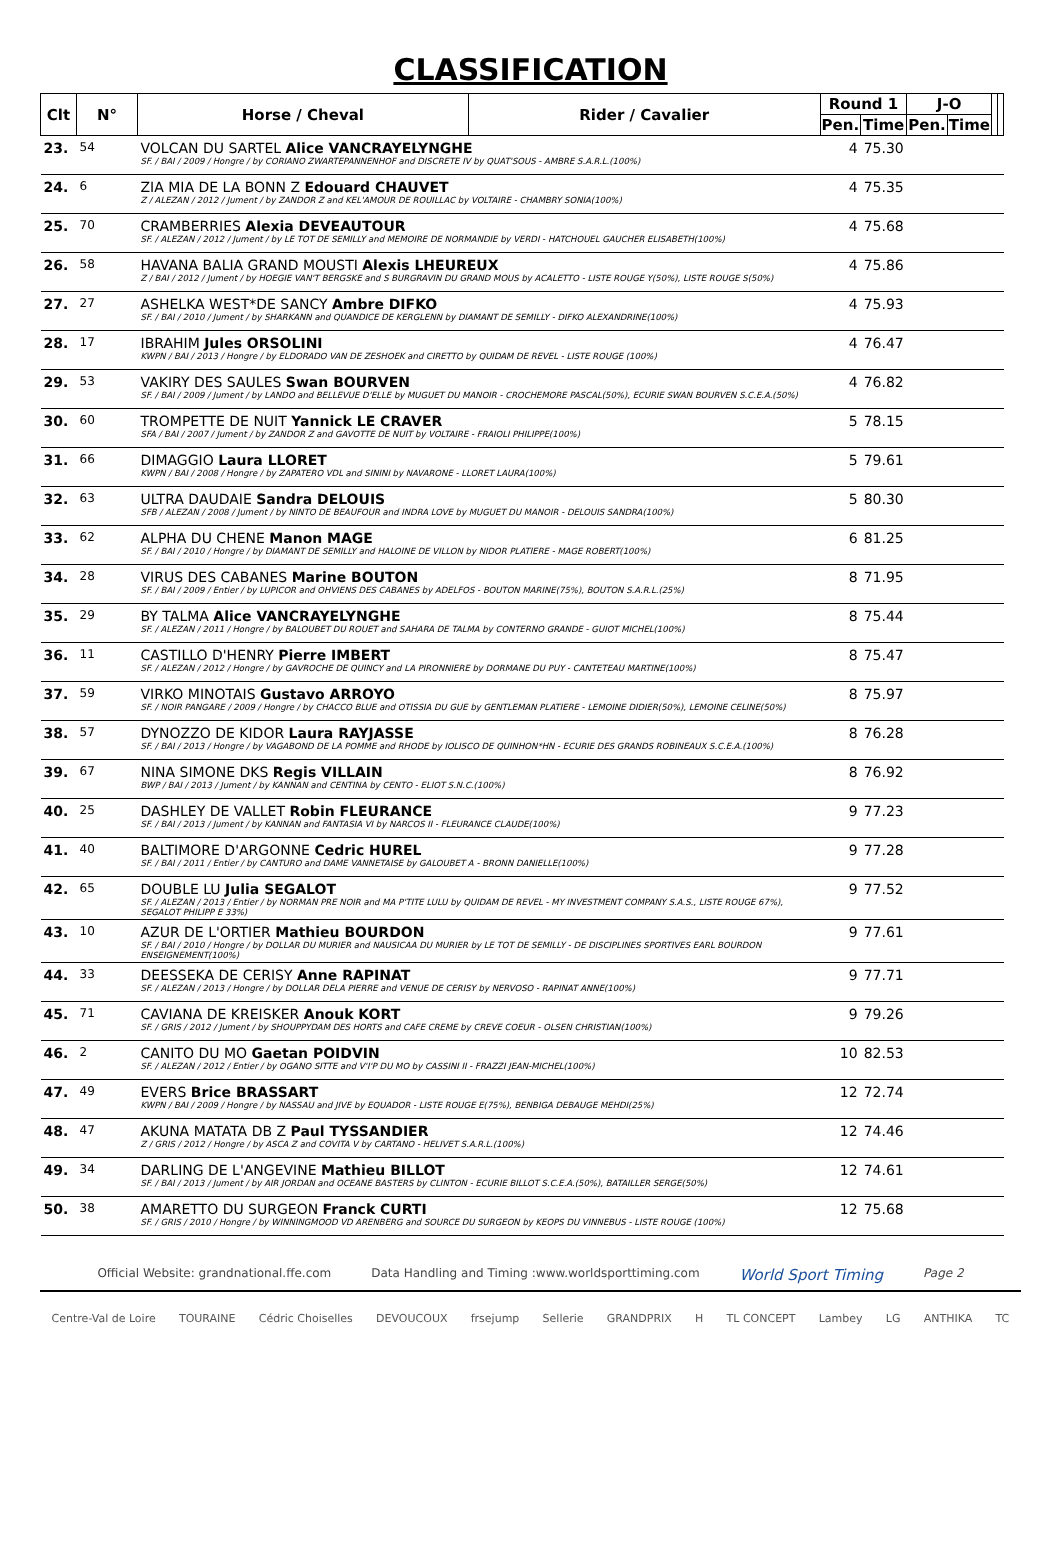CLASSIFICATION
| Clt | N° | Horse / Cheval | Rider / Cavalier | Round 1 | | J-O | | | |
| --- | --- | --- | --- | --- | --- | --- | --- | --- | --- |
| | | | | Pen. | Time | Pen. | Time | | |
| 23. | 54 | VOLCAN DU SARTEL Alice VANCRAYELYNGHE SF. / BAI / 2009 / Hongre / by CORIANO ZWARTEPANNENHOF and DISCRETE IV by QUAT'SOUS - AMBRE S.A.R.L.(100%) | | 4 | 75.30 | | | | |
| 24. | 6 | ZIA MIA DE LA BONN Z Edouard CHAUVET Z / ALEZAN / 2012 / Jument / by ZANDOR Z and KEL'AMOUR DE ROUILLAC by VOLTAIRE - CHAMBRY SONIA(100%) | | 4 | 75.35 | | | | |
| 25. | 70 | CRAMBERRIES Alexia DEVEAUTOUR SF. / ALEZAN / 2012 / Jument / by LE TOT DE SEMILLY and MEMOIRE DE NORMANDIE by VERDI - HATCHOUEL GAUCHER ELISABETH(100%) | | 4 | 75.68 | | | | |
| 26. | 58 | HAVANA BALIA GRAND MOUSTI Alexis LHEUREUX Z / BAI / 2012 / Jument / by HOEGIE VAN'T BERGSKE and S BURGRAVIN DU GRAND MOUS by ACALETTO - LISTE ROUGE Y(50%), LISTE ROUGE S(50%) | | 4 | 75.86 | | | | |
| 27. | 27 | ASHELKA WEST*DE SANCY Ambre DIFKO SF. / BAI / 2010 / Jument / by SHARKANN and QUANDICE DE KERGLENN by DIAMANT DE SEMILLY - DIFKO ALEXANDRINE(100%) | | 4 | 75.93 | | | | |
| 28. | 17 | IBRAHIM Jules ORSOLINI KWPN / BAI / 2013 / Hongre / by ELDORADO VAN DE ZESHOEK and CIRETTO by QUIDAM DE REVEL - LISTE ROUGE (100%) | | 4 | 76.47 | | | | |
| 29. | 53 | VAKIRY DES SAULES Swan BOURVEN SF. / BAI / 2009 / Jument / by LANDO and BELLEVUE D'ELLE by MUGUET DU MANOIR - CROCHEMORE PASCAL(50%), ECURIE SWAN BOURVEN S.C.E.A.(50%) | | 4 | 76.82 | | | | |
| 30. | 60 | TROMPETTE DE NUIT Yannick LE CRAVER SFA / BAI / 2007 / Jument / by ZANDOR Z and GAVOTTE DE NUIT by VOLTAIRE - FRAIOLI PHILIPPE(100%) | | 5 | 78.15 | | | | |
| 31. | 66 | DIMAGGIO Laura LLORET KWPN / BAI / 2008 / Hongre / by ZAPATERO VDL and SININI by NAVARONE - LLORET LAURA(100%) | | 5 | 79.61 | | | | |
| 32. | 63 | ULTRA DAUDAIE Sandra DELOUIS SFB / ALEZAN / 2008 / Jument / by NINTO DE BEAUFOUR and INDRA LOVE by MUGUET DU MANOIR - DELOUIS SANDRA(100%) | | 5 | 80.30 | | | | |
| 33. | 62 | ALPHA DU CHENE Manon MAGE SF. / BAI / 2010 / Hongre / by DIAMANT DE SEMILLY and HALOINE DE VILLON by NIDOR PLATIERE - MAGE ROBERT(100%) | | 6 | 81.25 | | | | |
| 34. | 28 | VIRUS DES CABANES Marine BOUTON SF. / BAI / 2009 / Entier / by LUPICOR and OHVIENS DES CABANES by ADELFOS - BOUTON MARINE(75%), BOUTON S.A.R.L.(25%) | | 8 | 71.95 | | | | |
| 35. | 29 | BY TALMA Alice VANCRAYELYNGHE SF. / ALEZAN / 2011 / Hongre / by BALOUBET DU ROUET and SAHARA DE TALMA by CONTERNO GRANDE - GUIOT MICHEL(100%) | | 8 | 75.44 | | | | |
| 36. | 11 | CASTILLO D'HENRY Pierre IMBERT SF. / ALEZAN / 2012 / Hongre / by GAVROCHE DE QUINCY and LA PIRONNIERE by DORMANE DU PUY - CANTETEAU MARTINE(100%) | | 8 | 75.47 | | | | |
| 37. | 59 | VIRKO MINOTAIS Gustavo ARROYO SF. / NOIR PANGARE / 2009 / Hongre / by CHACCO BLUE and OTISSIA DU GUE by GENTLEMAN PLATIERE - LEMOINE DIDIER(50%), LEMOINE CELINE(50%) | | 8 | 75.97 | | | | |
| 38. | 57 | DYNOZZO DE KIDOR Laura RAYJASSE SF. / BAI / 2013 / Hongre / by VAGABOND DE LA POMME and RHODE by IOLISCO DE QUINHON*HN - ECURIE DES GRANDS ROBINEAUX S.C.E.A.(100%) | | 8 | 76.28 | | | | |
| 39. | 67 | NINA SIMONE DKS Regis VILLAIN BWP / BAI / 2013 / Jument / by KANNAN and CENTINA by CENTO - ELIOT S.N.C.(100%) | | 8 | 76.92 | | | | |
| 40. | 25 | DASHLEY DE VALLET Robin FLEURANCE SF. / BAI / 2013 / Jument / by KANNAN and FANTASIA VI by NARCOS II - FLEURANCE CLAUDE(100%) | | 9 | 77.23 | | | | |
| 41. | 40 | BALTIMORE D'ARGONNE Cedric HUREL SF. / BAI / 2011 / Entier / by CANTURO and DAME VANNETAISE by GALOUBET A - BRONN DANIELLE(100%) | | 9 | 77.28 | | | | |
| 42. | 65 | DOUBLE LU Julia SEGALOT SF. / ALEZAN / 2013 / Entier / by NORMAN PRE NOIR and MA P'TITE LULU by QUIDAM DE REVEL - MY INVESTMENT COMPANY S.A.S., LISTE ROUGE 67%), SEGALOT PHILIPP E 33%) | | 9 | 77.52 | | | | |
| 43. | 10 | AZUR DE L'ORTIER Mathieu BOURDON SF. / BAI / 2010 / Hongre / by DOLLAR DU MURIER and NAUSICAA DU MURIER by LE TOT DE SEMILLY - DE DISCIPLINES SPORTIVES EARL BOURDON ENSEIGNEMENT(100%) | | 9 | 77.61 | | | | |
| 44. | 33 | DEESSEKA DE CERISY Anne RAPINAT SF. / ALEZAN / 2013 / Hongre / by DOLLAR DELA PIERRE and VENUE DE CERISY by NERVOSO - RAPINAT ANNE(100%) | | 9 | 77.71 | | | | |
| 45. | 71 | CAVIANA DE KREISKER Anouk KORT SF. / GRIS / 2012 / Jument / by SHOUPPYDAM DES HORTS and CAFE CREME by CREVE COEUR - OLSEN CHRISTIAN(100%) | | 9 | 79.26 | | | | |
| 46. | 2 | CANITO DU MO Gaetan POIDVIN SF. / ALEZAN / 2012 / Entier / by OGANO SITTE and V'I'P DU MO by CASSINI II - FRAZZI JEAN-MICHEL(100%) | | 10 | 82.53 | | | | |
| 47. | 49 | EVERS Brice BRASSART KWPN / BAI / 2009 / Hongre / by NASSAU and JIVE by EQUADOR - LISTE ROUGE E(75%), BENBIGA DEBAUGE MEHDI(25%) | | 12 | 72.74 | | | | |
| 48. | 47 | AKUNA MATATA DB Z Paul TYSSANDIER Z / GRIS / 2012 / Hongre / by ASCA Z and COVITA V by CARTANO - HELIVET S.A.R.L.(100%) | | 12 | 74.46 | | | | |
| 49. | 34 | DARLING DE L'ANGEVINE Mathieu BILLOT SF. / BAI / 2013 / Jument / by AIR JORDAN and OCEANE BASTERS by CLINTON - ECURIE BILLOT S.C.E.A.(50%), BATAILLER SERGE(50%) | | 12 | 74.61 | | | | |
| 50. | 38 | AMARETTO DU SURGEON Franck CURTI SF. / GRIS / 2010 / Hongre / by WINNINGMOOD VD ARENBERG and SOURCE DU SURGEON by KEOPS DU VINNEBUS - LISTE ROUGE (100%) | | 12 | 75.68 | | | | |
Official Website: grandnational.ffe.com Data Handling and Timing :www.worldsporttiming.com World Sport Timing Page 2
Centre-Val de Loire TOURAINE Cédric Choiselles DEVOUCOUX frsejump Sellerie GRANDPRIX H TL CONCEPT Lambey LG ANTHIKA TC